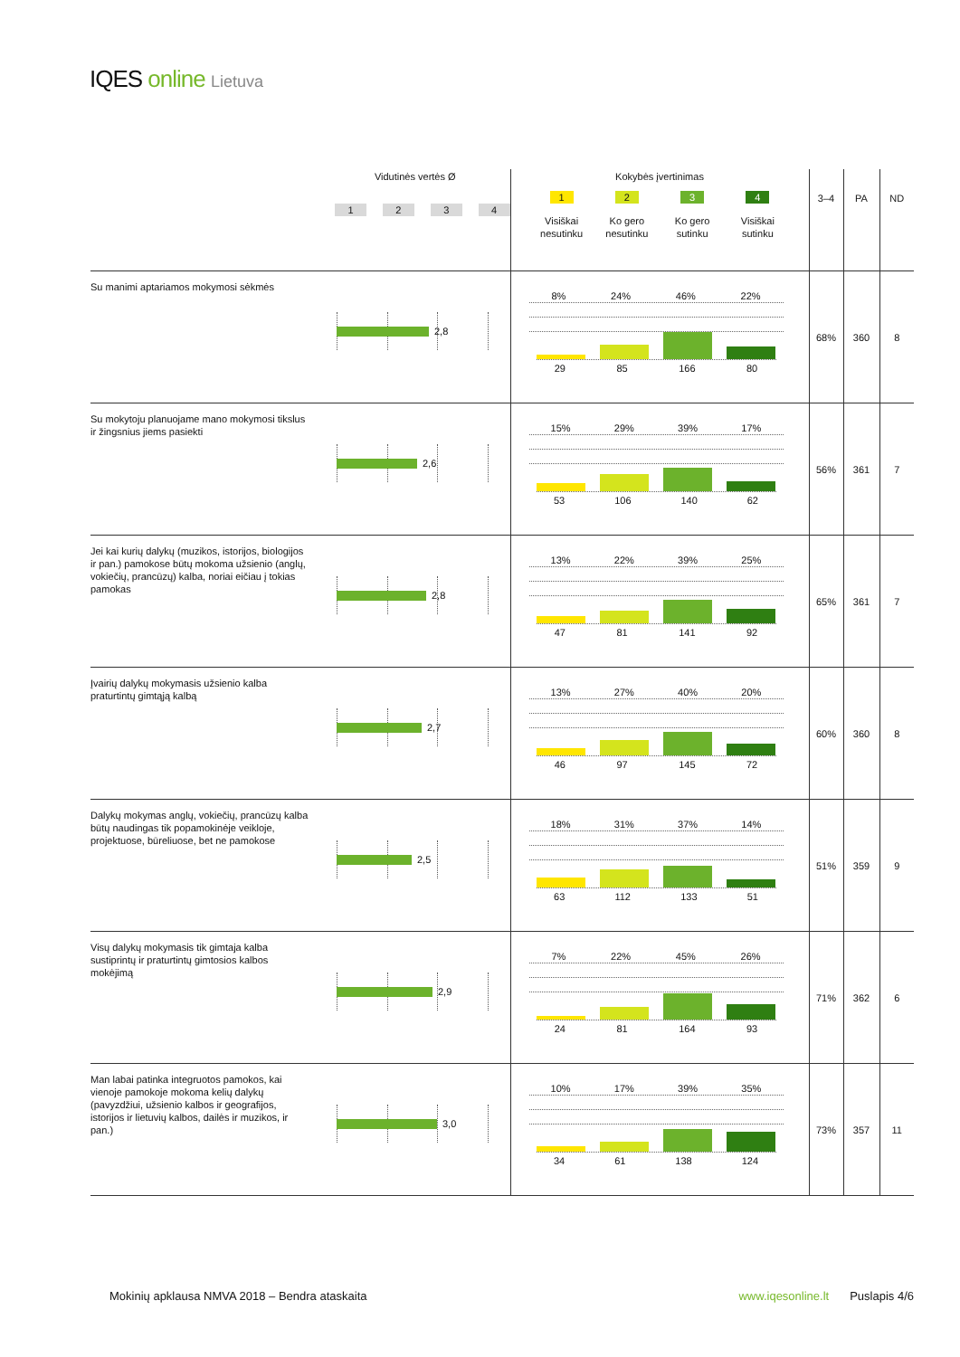IQES online Lietuva
| | Vidutinės vertės Ø 1 2 3 4 | Kokybės įvertinimas 1 Visiškai nesutinku 2 Ko gero nesutinku 3 Ko gero sutinku 4 Visiškai sutinku | 3–4 | PA | ND |
| --- | --- | --- | --- | --- | --- |
| Su manimi aptariamos mokymosi sėkmės | 2,8 | 8% 24% 46% 22% 29 85 166 80 | 68% | 360 | 8 |
| Su mokytoju planuojame mano mokymosi tikslus ir žingsnius jiems pasiekti | 2,6 | 15% 29% 39% 17% 53 106 140 62 | 56% | 361 | 7 |
| Jei kai kurių dalykų (muzikos, istorijos, biologijos ir pan.) pamokose būtų mokoma užsienio (anglų, vokiečių, prancūzų) kalba, noriai eičiau į tokias pamokas | 2,8 | 13% 22% 39% 25% 47 81 141 92 | 65% | 361 | 7 |
| Įvairių dalykų mokymasis užsienio kalba praturtintų gimtąją kalbą | 2,7 | 13% 27% 40% 20% 46 97 145 72 | 60% | 360 | 8 |
| Dalykų mokymas anglų, vokiečių, prancūzų kalba būtų naudingas tik popamokinėje veikloje, projektuose, būreliuose, bet ne pamokose | 2,5 | 18% 31% 37% 14% 63 112 133 51 | 51% | 359 | 9 |
| Visų dalykų mokymasis tik gimtaja kalba sustiprintų ir praturtintų gimtosios kalbos mokėjimą | 2,9 | 7% 22% 45% 26% 24 81 164 93 | 71% | 362 | 6 |
| Man labai patinka integruotos pamokos, kai vienoje pamokoje mokoma kelių dalykų (pavyzdžiui, užsienio kalbos ir geografijos, istorijos ir lietuvių kalbos, dailės ir muzikos, ir pan.) | 3,0 | 10% 17% 39% 35% 34 61 138 124 | 73% | 357 | 11 |
Mokinių apklausa NMVA 2018 – Bendra ataskaita www.iqesonline.lt Puslapis 4/6